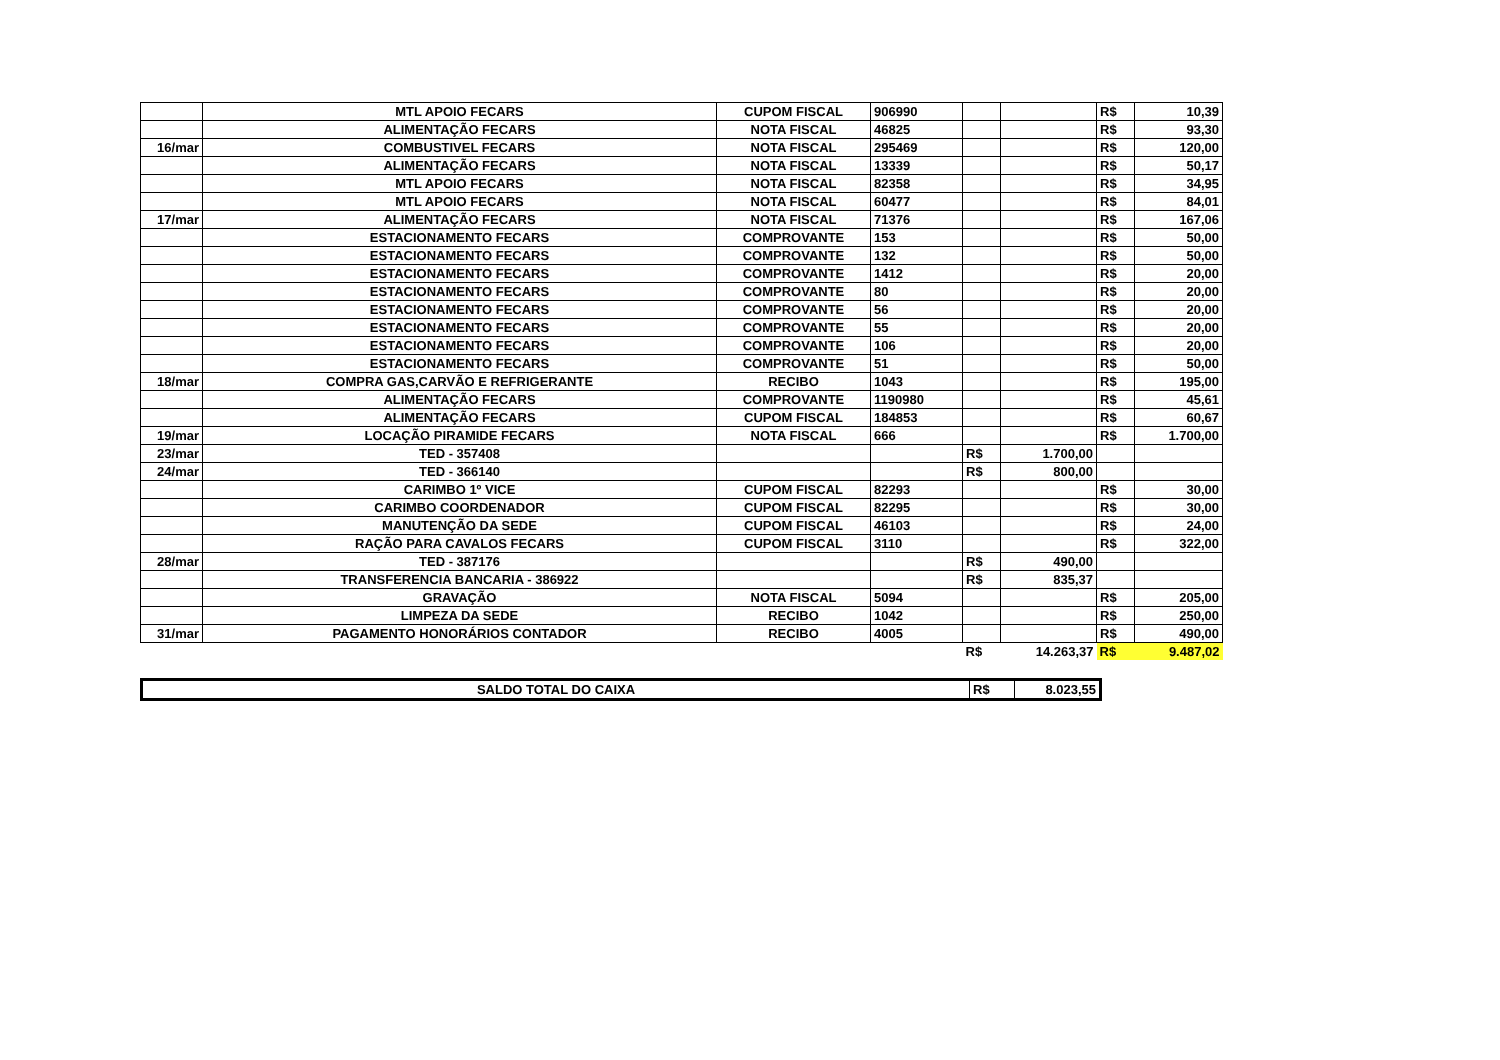| | MTL APOIO FECARS | CUPOM FISCAL | 906990 | | | R$ | 10,39 |
| | ALIMENTAÇÃO FECARS | NOTA FISCAL | 46825 | | | R$ | 93,30 |
| 16/mar | COMBUSTIVEL FECARS | NOTA FISCAL | 295469 | | | R$ | 120,00 |
| | ALIMENTAÇÃO FECARS | NOTA FISCAL | 13339 | | | R$ | 50,17 |
| | MTL APOIO FECARS | NOTA FISCAL | 82358 | | | R$ | 34,95 |
| | MTL APOIO FECARS | NOTA FISCAL | 60477 | | | R$ | 84,01 |
| 17/mar | ALIMENTAÇÃO FECARS | NOTA FISCAL | 71376 | | | R$ | 167,06 |
| | ESTACIONAMENTO FECARS | COMPROVANTE | 153 | | | R$ | 50,00 |
| | ESTACIONAMENTO FECARS | COMPROVANTE | 132 | | | R$ | 50,00 |
| | ESTACIONAMENTO FECARS | COMPROVANTE | 1412 | | | R$ | 20,00 |
| | ESTACIONAMENTO FECARS | COMPROVANTE | 80 | | | R$ | 20,00 |
| | ESTACIONAMENTO FECARS | COMPROVANTE | 56 | | | R$ | 20,00 |
| | ESTACIONAMENTO FECARS | COMPROVANTE | 55 | | | R$ | 20,00 |
| | ESTACIONAMENTO FECARS | COMPROVANTE | 106 | | | R$ | 20,00 |
| | ESTACIONAMENTO FECARS | COMPROVANTE | 51 | | | R$ | 50,00 |
| 18/mar | COMPRA GAS,CARVÃO E REFRIGERANTE | RECIBO | 1043 | | | R$ | 195,00 |
| | ALIMENTAÇÃO FECARS | COMPROVANTE | 1190980 | | | R$ | 45,61 |
| | ALIMENTAÇÃO FECARS | CUPOM FISCAL | 184853 | | | R$ | 60,67 |
| 19/mar | LOCAÇÃO PIRAMIDE FECARS | NOTA FISCAL | 666 | | | R$ | 1.700,00 |
| 23/mar | TED - 357408 | | | R$ | 1.700,00 | | |
| 24/mar | TED - 366140 | | | R$ | 800,00 | | |
| | CARIMBO 1º VICE | CUPOM FISCAL | 82293 | | | R$ | 30,00 |
| | CARIMBO COORDENADOR | CUPOM FISCAL | 82295 | | | R$ | 30,00 |
| | MANUTENÇÃO DA SEDE | CUPOM FISCAL | 46103 | | | R$ | 24,00 |
| | RAÇÃO PARA CAVALOS FECARS | CUPOM FISCAL | 3110 | | | R$ | 322,00 |
| 28/mar | TED - 387176 | | | R$ | 490,00 | | |
| | TRANSFERENCIA BANCARIA - 386922 | | | R$ | 835,37 | | |
| | GRAVAÇÃO | NOTA FISCAL | 5094 | | | R$ | 205,00 |
| | LIMPEZA DA SEDE | RECIBO | 1042 | | | R$ | 250,00 |
| 31/mar | PAGAMENTO HONORÁRIOS CONTADOR | RECIBO | 4005 | | | R$ | 490,00 |
| | | | | R$ | 14.263,37 | R$ | 9.487,02 |
| SALDO TOTAL DO CAIXA | R$ | 8.023,55 |